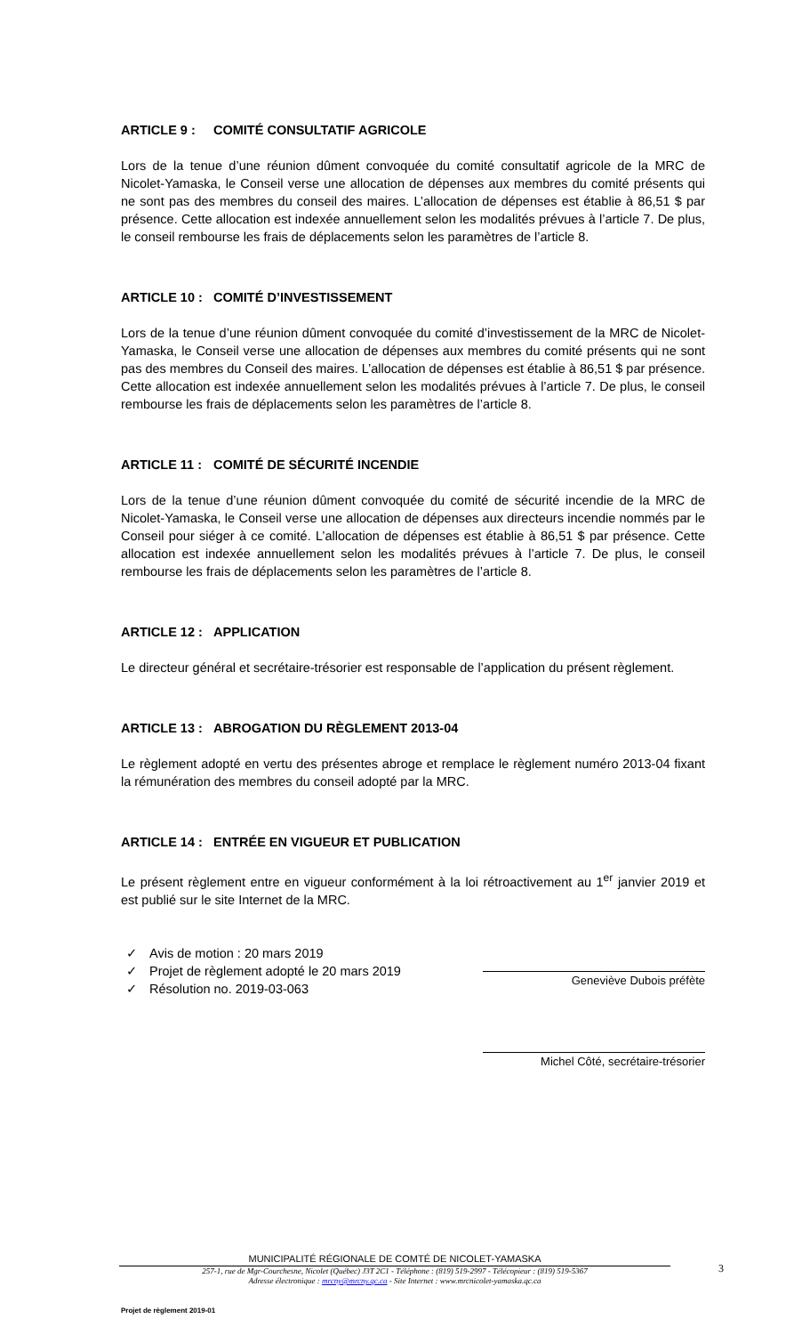ARTICLE 9 : COMITÉ CONSULTATIF AGRICOLE
Lors de la tenue d’une réunion dûment convoquée du comité consultatif agricole de la MRC de Nicolet-Yamaska, le Conseil verse une allocation de dépenses aux membres du comité présents qui ne sont pas des membres du conseil des maires. L’allocation de dépenses est établie à 86,51 $ par présence. Cette allocation est indexée annuellement selon les modalités prévues à l’article 7. De plus, le conseil rembourse les frais de déplacements selon les paramètres de l’article 8.
ARTICLE 10 : COMITÉ D’INVESTISSEMENT
Lors de la tenue d’une réunion dûment convoquée du comité d’investissement de la MRC de Nicolet-Yamaska, le Conseil verse une allocation de dépenses aux membres du comité présents qui ne sont pas des membres du Conseil des maires. L’allocation de dépenses est établie à 86,51 $ par présence. Cette allocation est indexée annuellement selon les modalités prévues à l’article 7. De plus, le conseil rembourse les frais de déplacements selon les paramètres de l’article 8.
ARTICLE 11 : COMITÉ DE SÉCURITÉ INCENDIE
Lors de la tenue d’une réunion dûment convoquée du comité de sécurité incendie de la MRC de Nicolet-Yamaska, le Conseil verse une allocation de dépenses aux directeurs incendie nommés par le Conseil pour siéger à ce comité. L’allocation de dépenses est établie à 86,51 $ par présence. Cette allocation est indexée annuellement selon les modalités prévues à l’article 7. De plus, le conseil rembourse les frais de déplacements selon les paramètres de l’article 8.
ARTICLE 12 : APPLICATION
Le directeur général et secrétaire-trésorier est responsable de l’application du présent règlement.
ARTICLE 13 : ABROGATION DU RÈGLEMENT 2013-04
Le règlement adopté en vertu des présentes abroge et remplace le règlement numéro 2013-04 fixant la rémunération des membres du conseil adopté par la MRC.
ARTICLE 14 : ENTRÉE EN VIGUEUR ET PUBLICATION
Le présent règlement entre en vigueur conformément à la loi rétroactivement au 1<sup>er</sup> janvier 2019 et est publié sur le site Internet de la MRC.
✓ Avis de motion : 20 mars 2019
✓ Projet de règlement adopté le 20 mars 2019
✓ Résolution no. 2019-03-063
Geneviève Dubois préfète
Michel Côté, secrétaire-trésorier
MUNICIPALITÉ RÉGIONALE DE COMTÉ DE NICOLET-YAMASKA
257-1, rue de Mgr-Courchesne, Nicolet (Québec) J3T 2C1 - Téléphone : (819) 519-2997 - Télécopieur : (819) 519-5367
Adresse électronique : mrcny@mrcny.qc.ca - Site Internet : www.mrcnicolet-yamaska.qc.ca
3
Projet de règlement 2019-01